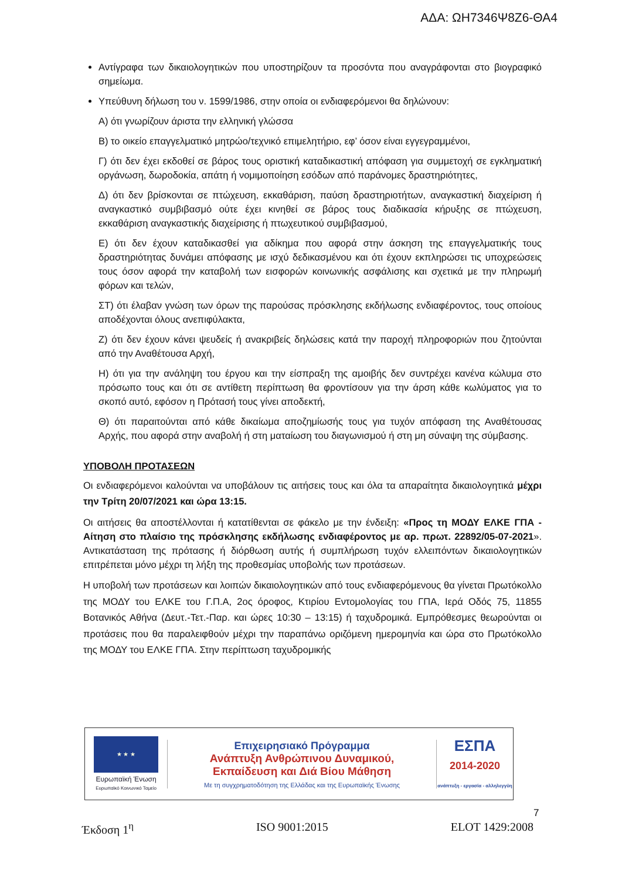ΑΔΑ: ΩΗ7346Ψ8Ζ6-ΘΑ4
Αντίγραφα των δικαιολογητικών που υποστηρίζουν τα προσόντα που αναγράφονται στο βιογραφικό σημείωμα.
Υπεύθυνη δήλωση του ν. 1599/1986, στην οποία οι ενδιαφερόμενοι θα δηλώνουν:
Α) ότι γνωρίζουν άριστα την ελληνική γλώσσα
Β) το οικείο επαγγελματικό μητρώο/τεχνικό επιμελητήριο, εφ’ όσον είναι εγγεγραμμένοι,
Γ) ότι δεν έχει εκδοθεί σε βάρος τους οριστική καταδικαστική απόφαση για συμμετοχή σε εγκληματική οργάνωση, δωροδοκία, απάτη ή νομιμοποίηση εσόδων από παράνομες δραστηριότητες,
Δ) ότι δεν βρίσκονται σε πτώχευση, εκκαθάριση, παύση δραστηριοτήτων, αναγκαστική διαχείριση ή αναγκαστικό συμβιβασμό ούτε έχει κινηθεί σε βάρος τους διαδικασία κήρυξης σε πτώχευση, εκκαθάριση αναγκαστικής διαχείρισης ή πτωχευτικού συμβιβασμού,
Ε) ότι δεν έχουν καταδικασθεί για αδίκημα που αφορά στην άσκηση της επαγγελματικής τους δραστηριότητας δυνάμει απόφασης με ισχύ δεδικασμένου και ότι έχουν εκπληρώσει τις υποχρεώσεις τους όσον αφορά την καταβολή των εισφορών κοινωνικής ασφάλισης και σχετικά με την πληρωμή φόρων και τελών,
ΣΤ) ότι έλαβαν γνώση των όρων της παρούσας πρόσκλησης εκδήλωσης ενδιαφέροντος, τους οποίους αποδέχονται όλους ανεπιφύλακτα,
Ζ) ότι δεν έχουν κάνει ψευδείς ή ανακριβείς δηλώσεις κατά την παροχή πληροφοριών που ζητούνται από την Αναθέτουσα Αρχή,
Η) ότι για την ανάληψη του έργου και την είσπραξη της αμοιβής δεν συντρέχει κανένα κώλυμα στο πρόσωπο τους και ότι σε αντίθετη περίπτωση θα φροντίσουν για την άρση κάθε κωλύματος για το σκοπό αυτό, εφόσον η Πρότασή τους γίνει αποδεκτή,
Θ) ότι παραιτούνται από κάθε δικαίωμα αποζημίωσής τους για τυχόν απόφαση της Αναθέτουσας Αρχής, που αφορά στην αναβολή ή στη ματαίωση του διαγωνισμού ή στη μη σύναψη της σύμβασης.
ΥΠΟΒΟΛΗ ΠΡΟΤΑΣΕΩΝ
Οι ενδιαφερόμενοι καλούνται να υποβάλουν τις αιτήσεις τους και όλα τα απαραίτητα δικαιολογητικά μέχρι την Τρίτη 20/07/2021 και ώρα 13:15.
Οι αιτήσεις θα αποστέλλονται ή κατατίθενται σε φάκελο με την ένδειξη: «Προς τη ΜΟΔΥ ΕΛΚΕ ΓΠΑ - Αίτηση στο πλαίσιο της πρόσκλησης εκδήλωσης ενδιαφέροντος με αρ. πρωτ. 22892/05-07-2021». Αντικατάσταση της πρότασης ή διόρθωση αυτής ή συμπλήρωση τυχόν ελλειπόντων δικαιολογητικών επιτρέπεται μόνο μέχρι τη λήξη της προθεσμίας υποβολής των προτάσεων.
Η υποβολή των προτάσεων και λοιπών δικαιολογητικών από τους ενδιαφερόμενους θα γίνεται Πρωτόκολλο της ΜΟΔΥ του ΕΛΚΕ του Γ.Π.Α, 2ος όροφος, Κτιρίου Εντομολογίας του ΓΠΑ, Ιερά Οδός 75, 11855 Βοτανικός Αθήνα (Δευτ.-Τετ.-Παρ. και ώρες 10:30 – 13:15) ή ταχυδρομικά. Εμπρόθεσμες θεωρούνται οι προτάσεις που θα παραλειφθούν μέχρι την παραπάνω οριζόμενη ημερομηνία και ώρα στο Πρωτόκολλο της ΜΟΔΥ του ΕΛΚΕ ΓΠΑ. Στην περίπτωση ταχυδρομικής
★ ★ ★
Ευρωπαϊκή Ένωση
Ευρωπαϊκό Κοινωνικό Ταμείο
Επιχειρησιακό Πρόγραμμα
Ανάπτυξη Ανθρώπινου Δυναμικού,
Εκπαίδευση και Διά Βίου Μάθηση
Με τη συγχρηματοδότηση της Ελλάδας και της Ευρωπαϊκής Ένωσης
ΕΣΠΑ
2014-2020
ανάπτυξη - εργασία - αλληλεγγύη
7
Έκδοση 1<sup>η</sup> ISO 9001:2015 ELOT 1429:2008